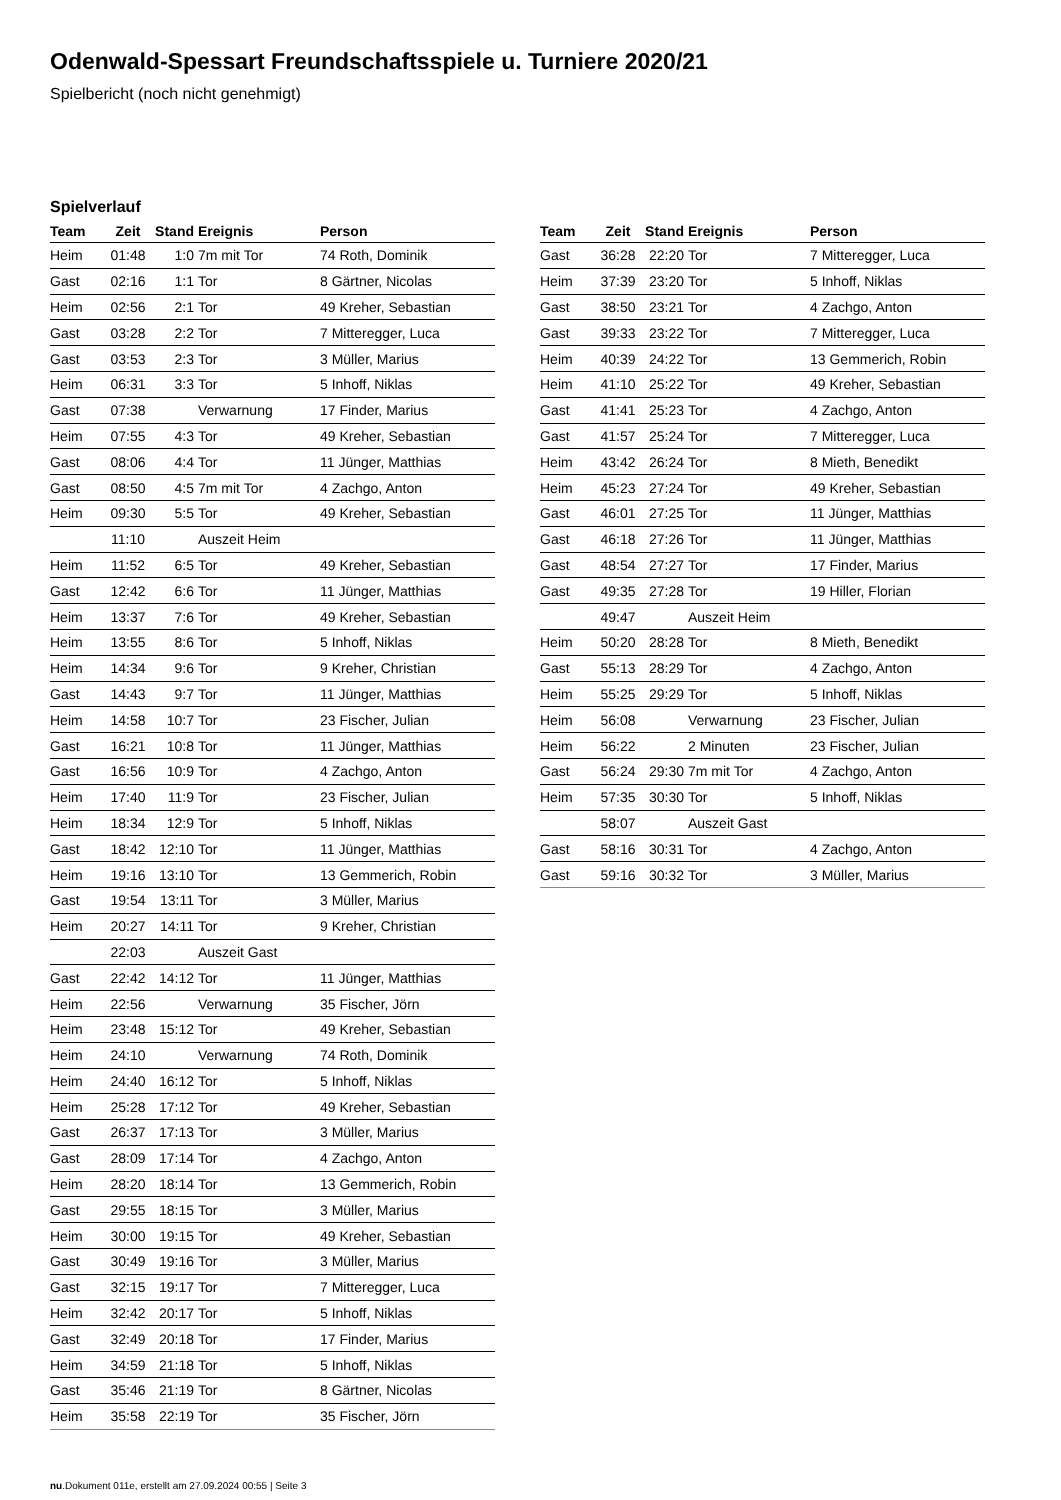Odenwald-Spessart Freundschaftsspiele u. Turniere 2020/21
Spielbericht (noch nicht genehmigt)
Spielverlauf
| Team | Zeit | Stand | Ereignis | Person |
| --- | --- | --- | --- | --- |
| Heim | 01:48 | 1:0 | 7m mit Tor | 74 Roth, Dominik |
| Gast | 02:16 | 1:1 | Tor | 8 Gärtner, Nicolas |
| Heim | 02:56 | 2:1 | Tor | 49 Kreher, Sebastian |
| Gast | 03:28 | 2:2 | Tor | 7 Mitteregger, Luca |
| Gast | 03:53 | 2:3 | Tor | 3 Müller, Marius |
| Heim | 06:31 | 3:3 | Tor | 5 Inhoff, Niklas |
| Gast | 07:38 | | Verwarnung | 17 Finder, Marius |
| Heim | 07:55 | 4:3 | Tor | 49 Kreher, Sebastian |
| Gast | 08:06 | 4:4 | Tor | 11 Jünger, Matthias |
| Gast | 08:50 | 4:5 | 7m mit Tor | 4 Zachgo, Anton |
| Heim | 09:30 | 5:5 | Tor | 49 Kreher, Sebastian |
| | 11:10 | | Auszeit Heim | |
| Heim | 11:52 | 6:5 | Tor | 49 Kreher, Sebastian |
| Gast | 12:42 | 6:6 | Tor | 11 Jünger, Matthias |
| Heim | 13:37 | 7:6 | Tor | 49 Kreher, Sebastian |
| Heim | 13:55 | 8:6 | Tor | 5 Inhoff, Niklas |
| Heim | 14:34 | 9:6 | Tor | 9 Kreher, Christian |
| Gast | 14:43 | 9:7 | Tor | 11 Jünger, Matthias |
| Heim | 14:58 | 10:7 | Tor | 23 Fischer, Julian |
| Gast | 16:21 | 10:8 | Tor | 11 Jünger, Matthias |
| Gast | 16:56 | 10:9 | Tor | 4 Zachgo, Anton |
| Heim | 17:40 | 11:9 | Tor | 23 Fischer, Julian |
| Heim | 18:34 | 12:9 | Tor | 5 Inhoff, Niklas |
| Gast | 18:42 | 12:10 | Tor | 11 Jünger, Matthias |
| Heim | 19:16 | 13:10 | Tor | 13 Gemmerich, Robin |
| Gast | 19:54 | 13:11 | Tor | 3 Müller, Marius |
| Heim | 20:27 | 14:11 | Tor | 9 Kreher, Christian |
| | 22:03 | | Auszeit Gast | |
| Gast | 22:42 | 14:12 | Tor | 11 Jünger, Matthias |
| Heim | 22:56 | | Verwarnung | 35 Fischer, Jörn |
| Heim | 23:48 | 15:12 | Tor | 49 Kreher, Sebastian |
| Heim | 24:10 | | Verwarnung | 74 Roth, Dominik |
| Heim | 24:40 | 16:12 | Tor | 5 Inhoff, Niklas |
| Heim | 25:28 | 17:12 | Tor | 49 Kreher, Sebastian |
| Gast | 26:37 | 17:13 | Tor | 3 Müller, Marius |
| Gast | 28:09 | 17:14 | Tor | 4 Zachgo, Anton |
| Heim | 28:20 | 18:14 | Tor | 13 Gemmerich, Robin |
| Gast | 29:55 | 18:15 | Tor | 3 Müller, Marius |
| Heim | 30:00 | 19:15 | Tor | 49 Kreher, Sebastian |
| Gast | 30:49 | 19:16 | Tor | 3 Müller, Marius |
| Gast | 32:15 | 19:17 | Tor | 7 Mitteregger, Luca |
| Heim | 32:42 | 20:17 | Tor | 5 Inhoff, Niklas |
| Gast | 32:49 | 20:18 | Tor | 17 Finder, Marius |
| Heim | 34:59 | 21:18 | Tor | 5 Inhoff, Niklas |
| Gast | 35:46 | 21:19 | Tor | 8 Gärtner, Nicolas |
| Heim | 35:58 | 22:19 | Tor | 35 Fischer, Jörn |
| Team | Zeit | Stand | Ereignis | Person |
| --- | --- | --- | --- | --- |
| Gast | 36:28 | 22:20 | Tor | 7 Mitteregger, Luca |
| Heim | 37:39 | 23:20 | Tor | 5 Inhoff, Niklas |
| Gast | 38:50 | 23:21 | Tor | 4 Zachgo, Anton |
| Gast | 39:33 | 23:22 | Tor | 7 Mitteregger, Luca |
| Heim | 40:39 | 24:22 | Tor | 13 Gemmerich, Robin |
| Heim | 41:10 | 25:22 | Tor | 49 Kreher, Sebastian |
| Gast | 41:41 | 25:23 | Tor | 4 Zachgo, Anton |
| Gast | 41:57 | 25:24 | Tor | 7 Mitteregger, Luca |
| Heim | 43:42 | 26:24 | Tor | 8 Mieth, Benedikt |
| Heim | 45:23 | 27:24 | Tor | 49 Kreher, Sebastian |
| Gast | 46:01 | 27:25 | Tor | 11 Jünger, Matthias |
| Gast | 46:18 | 27:26 | Tor | 11 Jünger, Matthias |
| Gast | 48:54 | 27:27 | Tor | 17 Finder, Marius |
| Gast | 49:35 | 27:28 | Tor | 19 Hiller, Florian |
| | 49:47 | | Auszeit Heim | |
| Heim | 50:20 | 28:28 | Tor | 8 Mieth, Benedikt |
| Gast | 55:13 | 28:29 | Tor | 4 Zachgo, Anton |
| Heim | 55:25 | 29:29 | Tor | 5 Inhoff, Niklas |
| Heim | 56:08 | | Verwarnung | 23 Fischer, Julian |
| Heim | 56:22 | | 2 Minuten | 23 Fischer, Julian |
| Gast | 56:24 | 29:30 | 7m mit Tor | 4 Zachgo, Anton |
| Heim | 57:35 | 30:30 | Tor | 5 Inhoff, Niklas |
| | 58:07 | | Auszeit Gast | |
| Gast | 58:16 | 30:31 | Tor | 4 Zachgo, Anton |
| Gast | 59:16 | 30:32 | Tor | 3 Müller, Marius |
nu.Dokument 011e, erstellt am 27.09.2024 00:55 | Seite 3